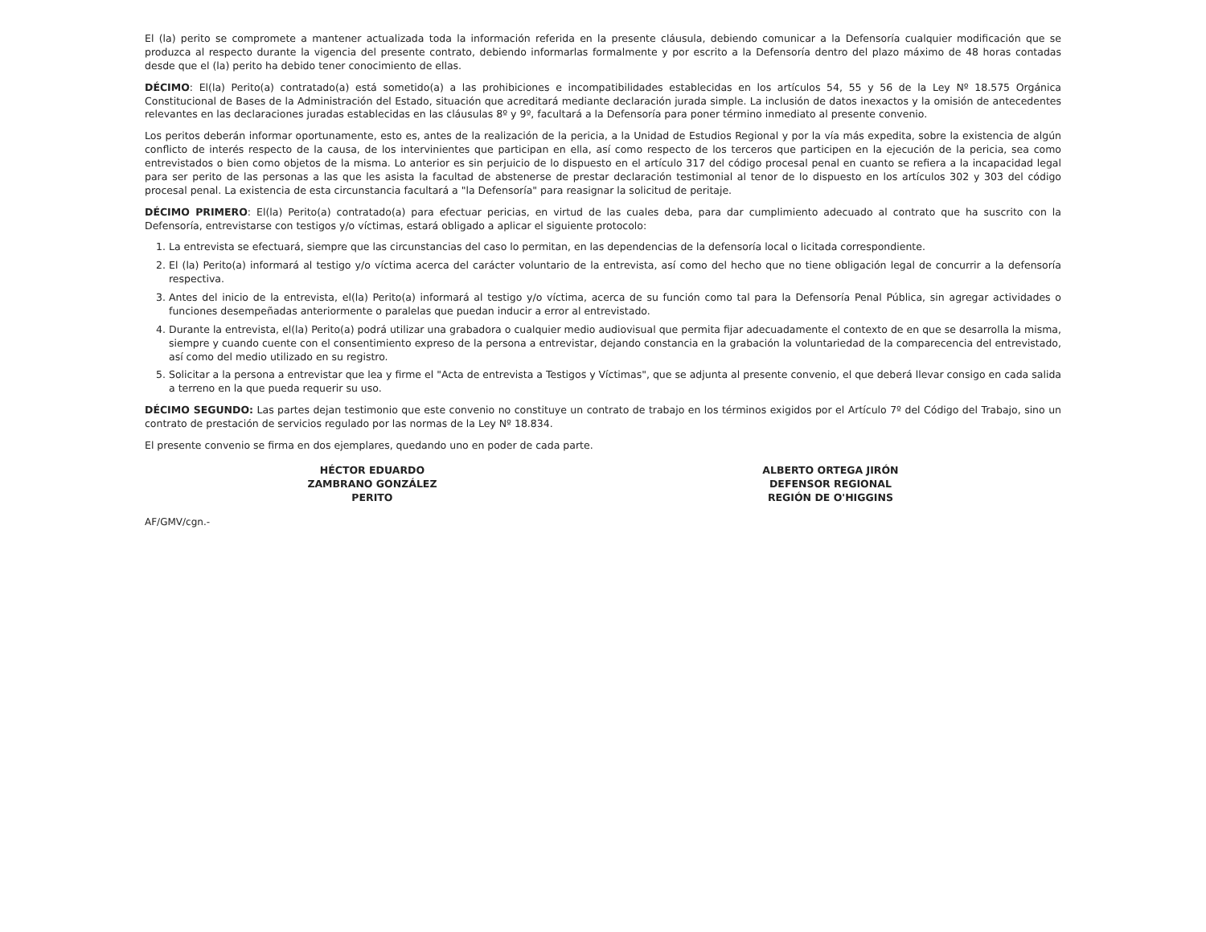El (la) perito se compromete a mantener actualizada toda la información referida en la presente cláusula, debiendo comunicar a la Defensoría cualquier modificación que se produzca al respecto durante la vigencia del presente contrato, debiendo informarlas formalmente y por escrito a la Defensoría dentro del plazo máximo de 48 horas contadas desde que el (la) perito ha debido tener conocimiento de ellas.
DÉCIMO: El(la) Perito(a) contratado(a) está sometido(a) a las prohibiciones e incompatibilidades establecidas en los artículos 54, 55 y 56 de la Ley Nº 18.575 Orgánica Constitucional de Bases de la Administración del Estado, situación que acreditará mediante declaración jurada simple. La inclusión de datos inexactos y la omisión de antecedentes relevantes en las declaraciones juradas establecidas en las cláusulas 8º y 9º, facultará a la Defensoría para poner término inmediato al presente convenio.
Los peritos deberán informar oportunamente, esto es, antes de la realización de la pericia, a la Unidad de Estudios Regional y por la vía más expedita, sobre la existencia de algún conflicto de interés respecto de la causa, de los intervinientes que participan en ella, así como respecto de los terceros que participen en la ejecución de la pericia, sea como entrevistados o bien como objetos de la misma. Lo anterior es sin perjuicio de lo dispuesto en el artículo 317 del código procesal penal en cuanto se refiera a la incapacidad legal para ser perito de las personas a las que les asista la facultad de abstenerse de prestar declaración testimonial al tenor de lo dispuesto en los artículos 302 y 303 del código procesal penal. La existencia de esta circunstancia facultará a "la Defensoría" para reasignar la solicitud de peritaje.
DÉCIMO PRIMERO: El(la) Perito(a) contratado(a) para efectuar pericias, en virtud de las cuales deba, para dar cumplimiento adecuado al contrato que ha suscrito con la Defensoría, entrevistarse con testigos y/o víctimas, estará obligado a aplicar el siguiente protocolo:
1. La entrevista se efectuará, siempre que las circunstancias del caso lo permitan, en las dependencias de la defensoría local o licitada correspondiente.
2. El (la) Perito(a) informará al testigo y/o víctima acerca del carácter voluntario de la entrevista, así como del hecho que no tiene obligación legal de concurrir a la defensoría respectiva.
3. Antes del inicio de la entrevista, el(la) Perito(a) informará al testigo y/o víctima, acerca de su función como tal para la Defensoría Penal Pública, sin agregar actividades o funciones desempeñadas anteriormente o paralelas que puedan inducir a error al entrevistado.
4. Durante la entrevista, el(la) Perito(a) podrá utilizar una grabadora o cualquier medio audiovisual que permita fijar adecuadamente el contexto de en que se desarrolla la misma, siempre y cuando cuente con el consentimiento expreso de la persona a entrevistar, dejando constancia en la grabación la voluntariedad de la comparecencia del entrevistado, así como del medio utilizado en su registro.
5. Solicitar a la persona a entrevistar que lea y firme el "Acta de entrevista a Testigos y Víctimas", que se adjunta al presente convenio, el que deberá llevar consigo en cada salida a terreno en la que pueda requerir su uso.
DÉCIMO SEGUNDO: Las partes dejan testimonio que este convenio no constituye un contrato de trabajo en los términos exigidos por el Artículo 7º del Código del Trabajo, sino un contrato de prestación de servicios regulado por las normas de la Ley Nº 18.834.
El presente convenio se firma en dos ejemplares, quedando uno en poder de cada parte.
HÉCTOR EDUARDO
ZAMBRANO GONZÁLEZ
PERITO
ALBERTO ORTEGA JIRÓN
DEFENSOR REGIONAL
REGIÓN DE O'HIGGINS
AF/GMV/cgn.-